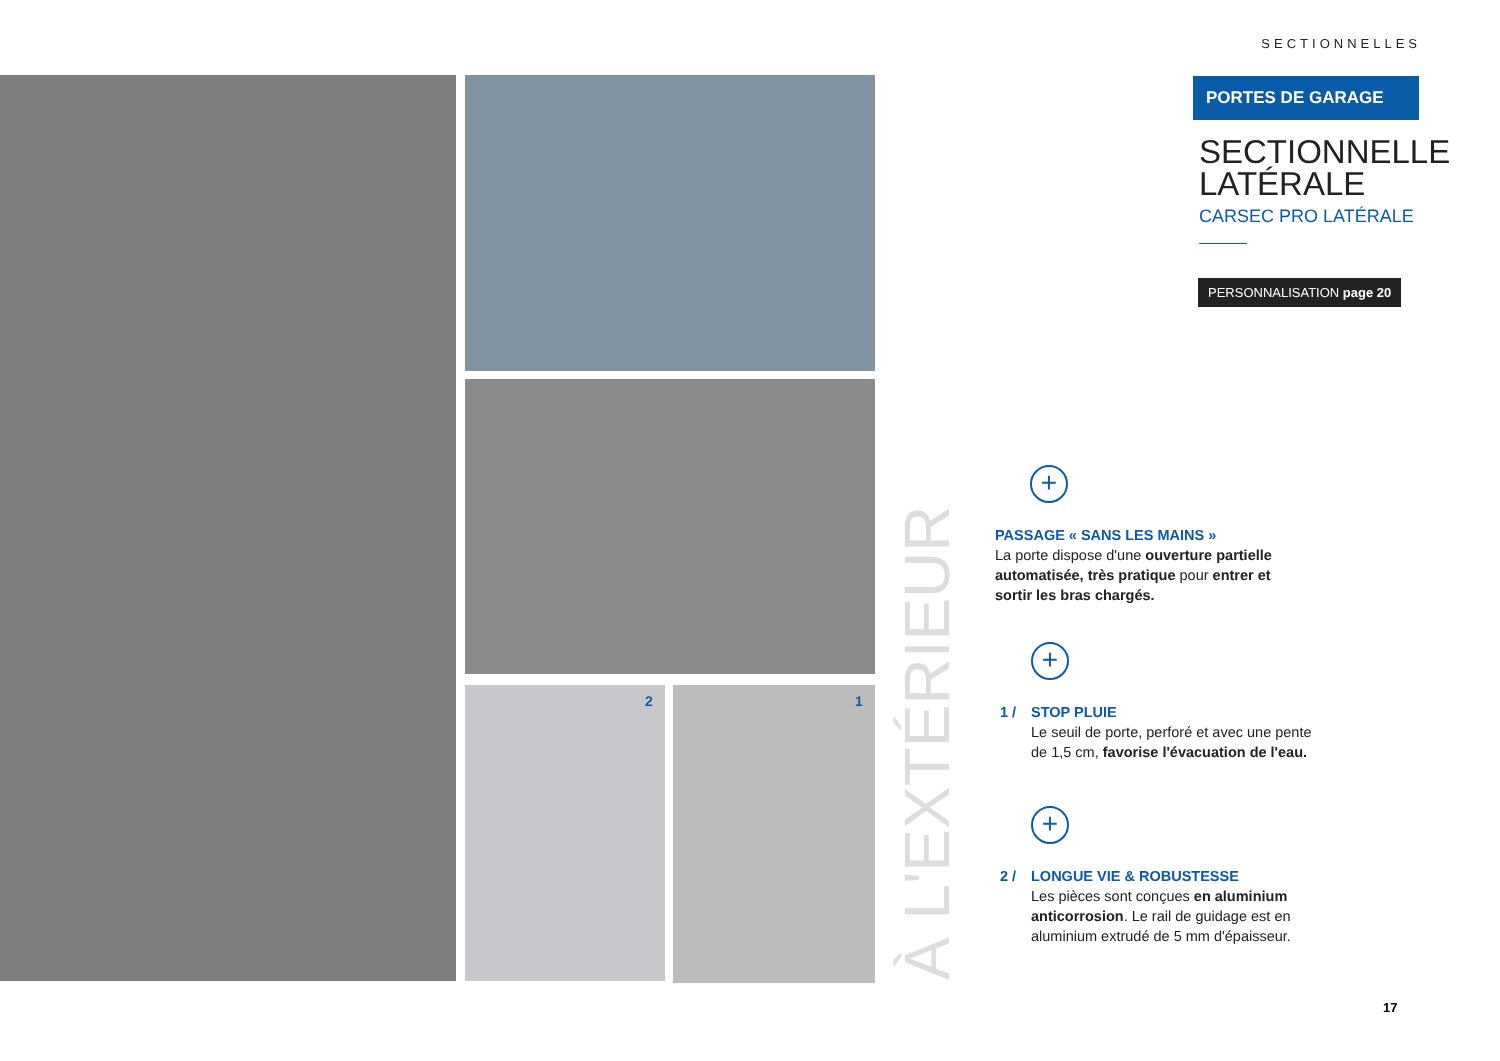SECTIONNELLES
2 1
PORTES DE GARAGE
SECTIONNELLE LATÉRALE
CARSEC PRO LATÉRALE
PERSONNALISATION page 20
À L'EXTÉRIEUR
+
PASSAGE « SANS LES MAINS »
La porte dispose d'une ouverture partielle automatisée, très pratique pour entrer et sortir les bras chargés.
+
1 /
STOP PLUIE
Le seuil de porte, perforé et avec une pente de 1,5 cm, favorise l'évacuation de l'eau.
+
2 /
LONGUE VIE & ROBUSTESSE
Les pièces sont conçues en aluminium anticorrosion. Le rail de guidage est en aluminium extrudé de 5 mm d'épaisseur.
17